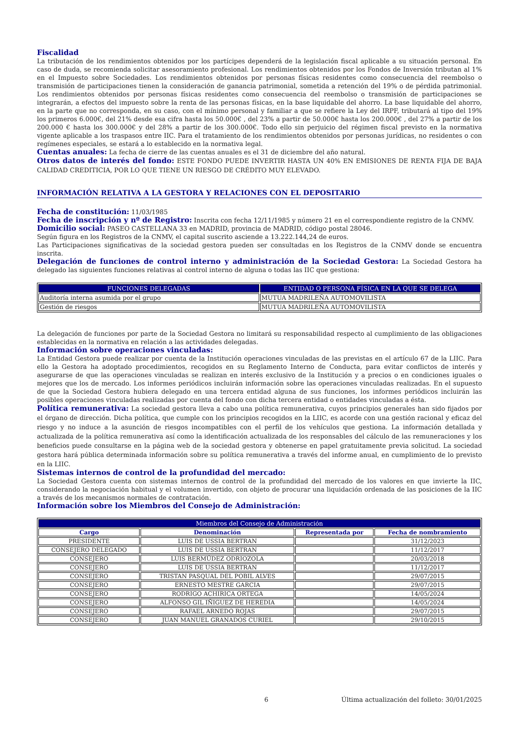Fiscalidad
La tributación de los rendimientos obtenidos por los partícipes dependerá de la legislación fiscal aplicable a su situación personal. En caso de duda, se recomienda solicitar asesoramiento profesional. Los rendimientos obtenidos por los Fondos de Inversión tributan al 1% en el Impuesto sobre Sociedades. Los rendimientos obtenidos por personas físicas residentes como consecuencia del reembolso o transmisión de participaciones tienen la consideración de ganancia patrimonial, sometida a retención del 19% o de pérdida patrimonial. Los rendimientos obtenidos por personas físicas residentes como consecuencia del reembolso o transmisión de participaciones se integrarán, a efectos del impuesto sobre la renta de las personas físicas, en la base liquidable del ahorro. La base liquidable del ahorro, en la parte que no corresponda, en su caso, con el mínimo personal y familiar a que se refiere la Ley del IRPF, tributará al tipo del 19% los primeros 6.000€, del 21% desde esa cifra hasta los 50.000€ , del 23% a partir de 50.000€ hasta los 200.000€ , del 27% a partir de los 200.000 € hasta los 300.000€ y del 28% a partir de los 300.000€. Todo ello sin perjuicio del régimen fiscal previsto en la normativa vigente aplicable a los traspasos entre IIC. Para el tratamiento de los rendimientos obtenidos por personas jurídicas, no residentes o con regímenes especiales, se estará a lo establecido en la normativa legal.
Cuentas anuales: La fecha de cierre de las cuentas anuales es el 31 de diciembre del año natural.
Otros datos de interés del fondo: ESTE FONDO PUEDE INVERTIR HASTA UN 40% EN EMISIONES DE RENTA FIJA DE BAJA CALIDAD CREDITICIA, POR LO QUE TIENE UN RIESGO DE CRÉDITO MUY ELEVADO.
INFORMACIÓN RELATIVA A LA GESTORA Y RELACIONES CON EL DEPOSITARIO
Fecha de constitución: 11/03/1985
Fecha de inscripción y nº de Registro: Inscrita con fecha 12/11/1985 y número 21 en el correspondiente registro de la CNMV.
Domicilio social: PASEO CASTELLANA 33 en MADRID, provincia de MADRID, código postal 28046.
Según figura en los Registros de la CNMV, el capital suscrito asciende a 13.222.144,24 de euros.
Las Participaciones significativas de la sociedad gestora pueden ser consultadas en los Registros de la CNMV donde se encuentra inscrita.
Delegación de funciones de control interno y administración de la Sociedad Gestora: La Sociedad Gestora ha delegado las siguientes funciones relativas al control interno de alguna o todas las IIC que gestiona:
| FUNCIONES DELEGADAS | ENTIDAD O PERSONA FÍSICA EN LA QUE SE DELEGA |
| --- | --- |
| Auditoría interna asumida por el grupo | MUTUA MADRILEÑA AUTOMOVILISTA |
| Gestión de riesgos | MUTUA MADRILEÑA AUTOMOVILISTA |
La delegación de funciones por parte de la Sociedad Gestora no limitará su responsabilidad respecto al cumplimiento de las obligaciones establecidas en la normativa en relación a las actividades delegadas.
Información sobre operaciones vinculadas:
La Entidad Gestora puede realizar por cuenta de la Institución operaciones vinculadas de las previstas en el artículo 67 de la LIIC. Para ello la Gestora ha adoptado procedimientos, recogidos en su Reglamento Interno de Conducta, para evitar conflictos de interés y asegurarse de que las operaciones vinculadas se realizan en interés exclusivo de la Institución y a precios o en condiciones iguales o mejores que los de mercado. Los informes periódicos incluirán información sobre las operaciones vinculadas realizadas. En el supuesto de que la Sociedad Gestora hubiera delegado en una tercera entidad alguna de sus funciones, los informes periódicos incluirán las posibles operaciones vinculadas realizadas por cuenta del fondo con dicha tercera entidad o entidades vinculadas a ésta.
Política remunerativa: La sociedad gestora lleva a cabo una política remunerativa, cuyos principios generales han sido fijados por el órgano de dirección. Dicha política, que cumple con los principios recogidos en la LIIC, es acorde con una gestión racional y eficaz del riesgo y no induce a la asunción de riesgos incompatibles con el perfil de los vehículos que gestiona. La información detallada y actualizada de la política remunerativa así como la identificación actualizada de los responsables del cálculo de las remuneraciones y los beneficios puede consultarse en la página web de la sociedad gestora y obtenerse en papel gratuitamente previa solicitud. La sociedad gestora hará pública determinada información sobre su política remunerativa a través del informe anual, en cumplimiento de lo previsto en la LIIC.
Sistemas internos de control de la profundidad del mercado:
La Sociedad Gestora cuenta con sistemas internos de control de la profundidad del mercado de los valores en que invierte la IIC, considerando la negociación habitual y el volumen invertido, con objeto de procurar una liquidación ordenada de las posiciones de la IIC a través de los mecanismos normales de contratación.
Información sobre los Miembros del Consejo de Administración:
| Miembros del Consejo de Administración | | | |
| --- | --- | --- | --- |
| Cargo | Denominación | Representada por | Fecha de nombramiento |
| PRESIDENTE | LUIS DE USSIA BERTRAN | | 31/12/2023 |
| CONSEJERO DELEGADO | LUIS DE USSIA BERTRAN | | 11/12/2017 |
| CONSEJERO | LUIS BERMÚDEZ ODRIOZOLA | | 20/03/2018 |
| CONSEJERO | LUIS DE USSIA BERTRAN | | 11/12/2017 |
| CONSEJERO | TRISTAN PASQUAL DEL POBIL ALVES | | 29/07/2015 |
| CONSEJERO | ERNESTO MESTRE GARCIA | | 29/07/2015 |
| CONSEJERO | RODRIGO ACHIRICA ORTEGA | | 14/05/2024 |
| CONSEJERO | ALFONSO GIL IÑIGUEZ DE HEREDIA | | 14/05/2024 |
| CONSEJERO | RAFAEL ARNEDO ROJAS | | 29/07/2015 |
| CONSEJERO | JUAN MANUEL GRANADOS CURIEL | | 29/10/2015 |
6 Última actualización del folleto: 30/01/2025